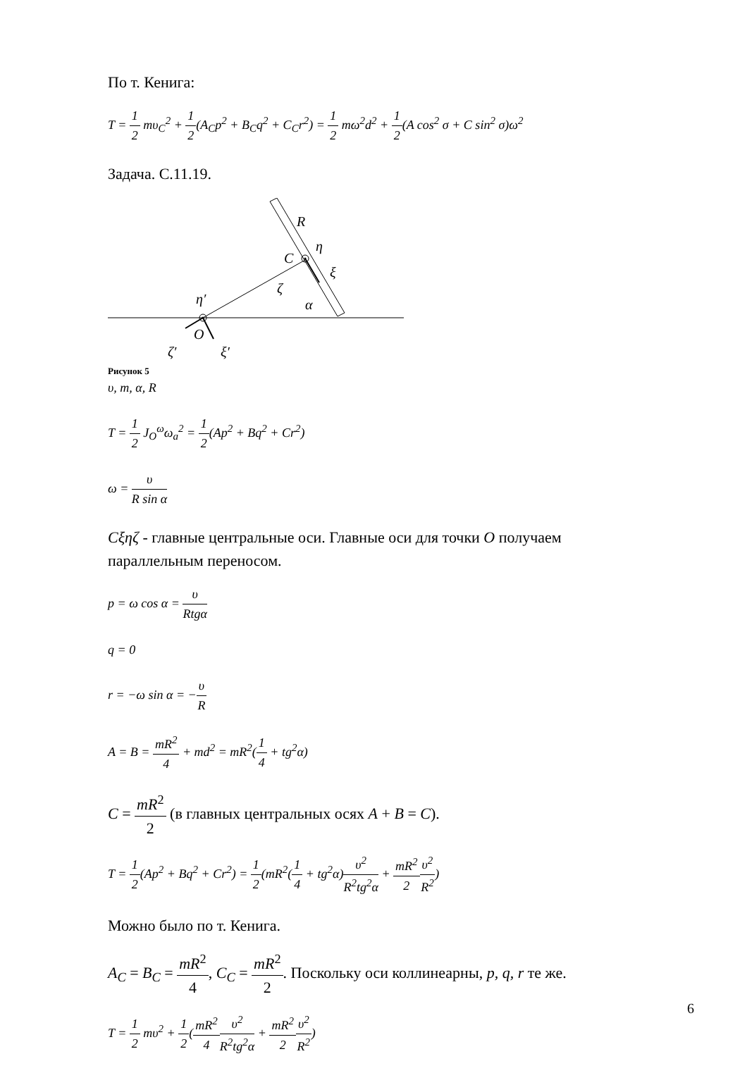По т. Кенига:
T = 1 2 mυ<sub>C</sub><sup>2</sup> + 1 2(A<sub>C</sub>p<sup>2</sup> + B<sub>C</sub>q<sup>2</sup> + C<sub>C</sub>r<sup>2</sup>) = 1 2 mω<sup>2</sup>d<sup>2</sup> + 1 2(A cos<sup>2</sup> σ + C sin<sup>2</sup> σ)ω<sup>2</sup>
Задача. С.11.19.
R
η
C
ξ
ζ
α
η′
O
ζ′
ξ′
Рисунок 5
υ, m, α, R
T = 1 2 J<sub>O</sub><sup>ω</sup>ω<sub>a</sub><sup>2</sup> = 1 2(Ap<sup>2</sup> + Bq<sup>2</sup> + Cr<sup>2</sup>)
ω = υ R sin α
Cξηζ - главные центральные оси. Главные оси для точки O получаем параллельным переносом.
p = ω cos α = υ Rtgα
q = 0
r = −ω sin α = −υ R
A = B = mR<sup>2</sup> 4 + md<sup>2</sup> = mR<sup>2</sup>(1 4 + tg<sup>2</sup>α)
C = mR<sup>2</sup> 2 (в главных центральных осях A + B = C).
T = 1 2(Ap<sup>2</sup> + Bq<sup>2</sup> + Cr<sup>2</sup>) = 1 2(mR<sup>2</sup>(1 4 + tg<sup>2</sup>α)υ<sup>2</sup> R<sup>2</sup>tg<sup>2</sup>α + mR<sup>2</sup> 2 υ<sup>2</sup> R<sup>2</sup>)
Можно было по т. Кенига.
A<sub>C</sub> = B<sub>C</sub> = mR<sup>2</sup> 4, C<sub>C</sub> = mR<sup>2</sup> 2. Поскольку оси коллинеарны, p, q, r те же.
T = 1 2 mυ<sup>2</sup> + 1 2(mR<sup>2</sup> 4 υ<sup>2</sup> R<sup>2</sup>tg<sup>2</sup>α + mR<sup>2</sup> 2 υ<sup>2</sup> R<sup>2</sup>)
6